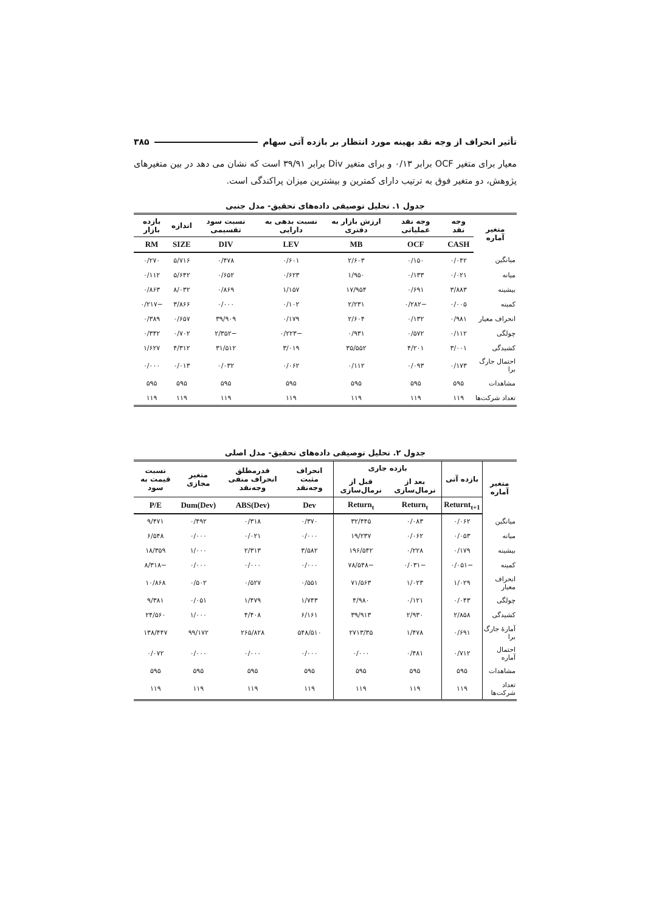تأثیر انحراف از وجه نقد بهینه مورد انتظار بر بازده آتی سهام ۳۸۵
معیار برای متغیر OCF برابر ۰/۱۳ و برای متغیر Div برابر ۳۹/۹۱ است که نشان می دهد در بین متغیرهای پژوهش، دو متغیر فوق به ترتیب دارای کمترین و بیشترین میزان پراکندگی است.
جدول ۱. تحلیل توصیفی داده‌های تحقیق- مدل جنبی
| متغیر آماره | وجه نقد | وجه نقد عملیاتی | ارزش بازار به دفتری | نسبت بدهی به دارایی | نسبت سود تقسیمی | اندازه | بازده بازار |
| --- | --- | --- | --- | --- | --- | --- | --- |
| | CASH | OCF | MB | LEV | DIV | SIZE | RM |
| میانگین | ۰/۰۴۲ | ۰/۱۵۰ | ۲/۶۰۳ | ۰/۶۰۱ | ۰/۴۷۸ | ۵/۷۱۶ | ۰/۲۷۰ |
| میانه | ۰/۰۲۱ | ۰/۱۳۳ | ۱/۹۵۰ | ۰/۶۲۳ | ۰/۶۵۲ | ۵/۶۴۲ | ۰/۱۱۲ |
| بیشینه | ۳/۸۸۳ | ۰/۶۹۱ | ۱۷/۹۵۴ | ۱/۱۵۷ | ۰/۸۶۹ | ۸/۰۳۲ | ۰/۸۶۳ |
| کمینه | ۰/۰۰۵ | −۰/۲۸۲ | ۲/۲۳۱ | ۰/۱۰۲ | ۰/۰۰۰ | ۳/۸۶۶ | −۰/۲۱۷ |
| انحراف معیار | ۰/۹۸۱ | ۰/۱۳۲ | ۲/۶۰۴ | ۰/۱۷۹ | ۳۹/۹۰۹ | ۰/۶۵۷ | ۰/۳۸۹ |
| چولگی | ۰/۱۱۲ | ۰/۵۷۲ | ۰/۹۳۱ | −۰/۲۲۳ | −۲/۳۵۲ | ۰/۷۰۲ | ۰/۳۴۲ |
| کشیدگی | ۳/۰۰۱ | ۴/۲۰۱ | ۳۵/۵۵۲ | ۳/۰۱۹ | ۳۱/۵۱۲ | ۴/۳۱۲ | ۱/۶۲۷ |
| احتمال جارگ برا | ۰/۱۷۳ | ۰/۰۹۳ | ۰/۱۱۲ | ۰/۰۶۲ | ۰/۰۳۲ | ۰/۰۱۳ | ۰/۰۰۰ |
| مشاهدات | ۵۹۵ | ۵۹۵ | ۵۹۵ | ۵۹۵ | ۵۹۵ | ۵۹۵ | ۵۹۵ |
| تعداد شرکت‌ها | ۱۱۹ | ۱۱۹ | ۱۱۹ | ۱۱۹ | ۱۱۹ | ۱۱۹ | ۱۱۹ |
جدول ۲. تحلیل توصیفی داده‌های تحقیق- مدل اصلی
| متغیر آماره | بازده آتی | بازده جاری | | انحراف مثبت وجه‌نقد | قدرمطلق انحراف منفی وجه‌نقد | متغیر مجازی | نسبت قیمت به سود |
| --- | --- | --- | --- | --- | --- | --- | --- |
| | | بعد از نرمال‌سازی | قبل از نرمال‌سازی | | | | |
| | Returnt<sub>t+1</sub> | Return<sub>t</sub> | Return<sub>t</sub> | Dev | ABS(Dev) | Dum(Dev) | P/E |
| میانگین | ۰/۰۶۲ | ۰/۰۸۳ | ۳۲/۴۴۵ | ۰/۳۷۰ | ۰/۳۱۸ | ۰/۴۹۲ | ۹/۴۷۱ |
| میانه | ۰/۰۵۳ | ۰/۰۶۲ | ۱۹/۲۳۷ | ۰/۰۰۰ | ۰/۰۲۱ | ۰/۰۰۰ | ۶/۵۴۸ |
| بیشینه | ۰/۱۷۹ | ۰/۲۲۸ | ۱۹۶/۵۴۲ | ۳/۵۸۲ | ۲/۳۱۳ | ۱/۰۰۰ | ۱۸/۳۵۹ |
| کمینه | −۰/۰۵۱ | −۰/۰۳۱ | −۷۸/۵۴۸ | ۰/۰۰۰ | ۰/۰۰۰ | ۰/۰۰۰ | −۸/۳۱۸ |
| انحراف معیار | ۱/۰۲۹ | ۱/۰۲۳ | ۷۱/۵۶۳ | ۰/۵۵۱ | ۰/۵۲۷ | ۰/۵۰۲ | ۱۰/۸۶۸ |
| چولگی | ۰/۰۴۳ | ۰/۱۲۱ | ۴/۹۸۰ | ۱/۷۴۳ | ۱/۴۷۹ | ۰/۰۵۱ | ۹/۳۸۱ |
| کشیدگی | ۲/۸۵۸ | ۲/۹۳۰ | ۳۹/۹۱۳ | ۶/۱۶۱ | ۴/۴۰۸ | ۱/۰۰۰ | ۲۴/۵۶۰ |
| آمارهٔ جارگ برا | ۰/۶۹۱ | ۱/۴۷۸ | ۲۷۱۳/۳۵ | ۵۴۸/۵۱۰ | ۲۶۵/۸۲۸ | ۹۹/۱۷۲ | ۱۳۸/۴۴۷ |
| احتمال آماره | ۰/۷۱۲ | ۰/۴۸۱ | ۰/۰۰۰ | ۰/۰۰۰ | ۰/۰۰۰ | ۰/۰۰۰ | ۰/۰۷۲ |
| مشاهدات | ۵۹۵ | ۵۹۵ | ۵۹۵ | ۵۹۵ | ۵۹۵ | ۵۹۵ | ۵۹۵ |
| تعداد شرکت‌ها | ۱۱۹ | ۱۱۹ | ۱۱۹ | ۱۱۹ | ۱۱۹ | ۱۱۹ | ۱۱۹ |